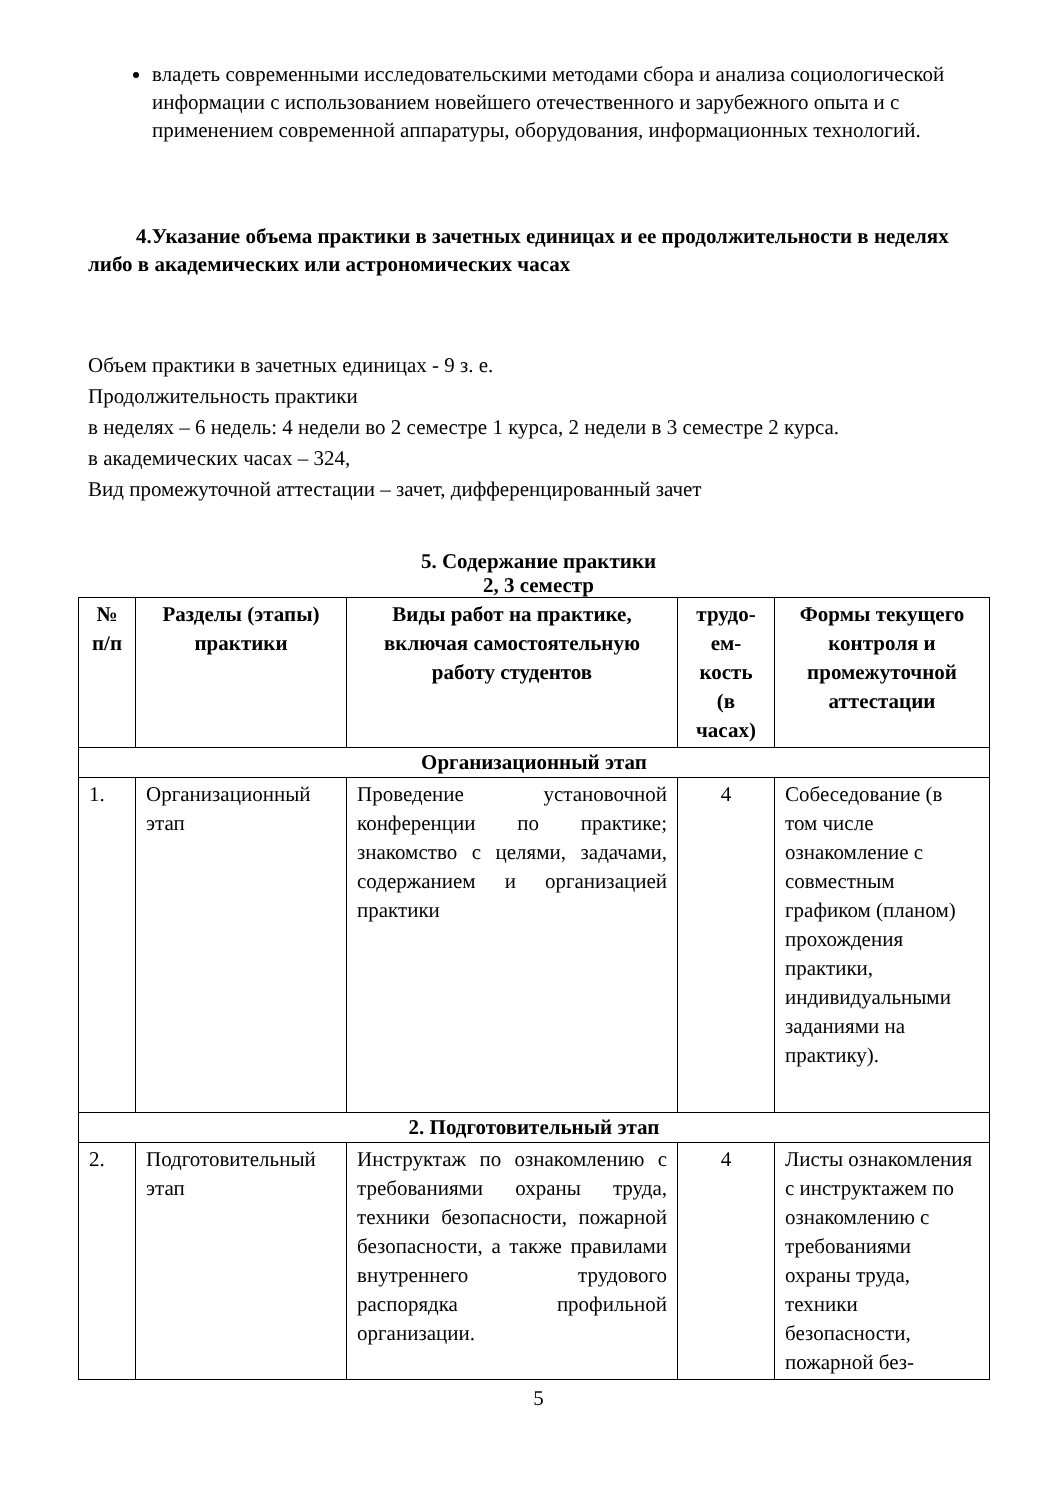владеть современными исследовательскими методами сбора и анализа социологической информации с использованием новейшего отечественного и зарубежного опыта и с применением современной аппаратуры, оборудования, информационных технологий.
4.Указание объема практики в зачетных единицах и ее продолжительности в неделях либо в академических или астрономических часах
Объем практики в зачетных единицах - 9 з. е.
Продолжительность практики
в неделях – 6 недель: 4 недели во 2 семестре 1 курса, 2 недели в 3 семестре 2 курса.
в академических часах – 324,
Вид промежуточной аттестации – зачет, дифференцированный зачет
5. Содержание практики
2, 3 семестр
| № п/п | Разделы (этапы) практики | Виды работ на практике, включая самостоятельную работу студентов | трудо-ем-кость (в часах) | Формы текущего контроля и промежуточной аттестации |
| --- | --- | --- | --- | --- |
| Организационный этап | | | | |
| 1. | Организационный этап | Проведение установочной конференции по практике; знакомство с целями, задачами, содержанием и организацией практики | 4 | Собеседование (в том числе ознакомление с совместным графиком (планом) прохождения практики, индивидуальными заданиями на практику). |
| 2. Подготовительный этап | | | | |
| 2. | Подготовительный этап | Инструктаж по ознакомлению с требованиями охраны труда, техники безопасности, пожарной безопасности, а также правилами внутреннего трудового распорядка профильной организации. | 4 | Листы ознакомления с инструктажем по ознакомлению с требованиями охраны труда, техники безопасности, пожарной без- |
5